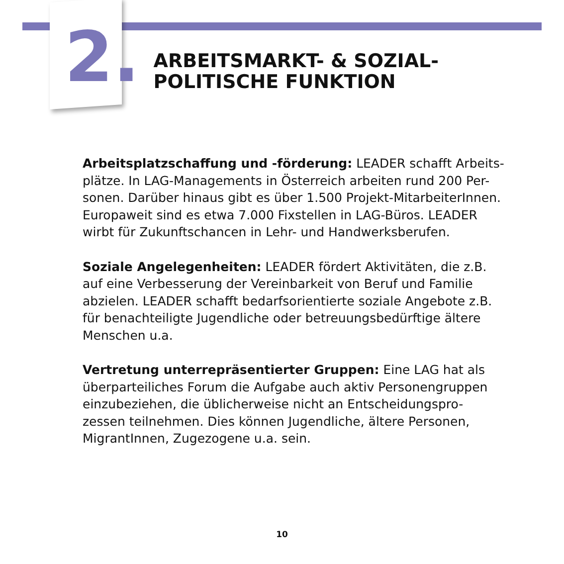2.
ARBEITSMARKT- & SOZIAL-
POLITISCHE FUNKTION
Arbeitsplatzschaffung und -förderung: LEADER schafft Arbeits-
plätze. In LAG-Managements in Österreich arbeiten rund 200 Per-
sonen. Darüber hinaus gibt es über 1.500 Projekt-MitarbeiterInnen. Europaweit sind es etwa 7.000 Fixstellen in LAG-Büros. LEADER wirbt für Zukunftschancen in Lehr- und Handwerksberufen.
Soziale Angelegenheiten: LEADER fördert Aktivitäten, die z.B. auf eine Verbesserung der Vereinbarkeit von Beruf und Familie abzielen. LEADER schafft bedarfsorientierte soziale Angebote z.B. für benachteiligte Jugendliche oder betreuungsbedürftige ältere Menschen u.a.
Vertretung unterrepräsentierter Gruppen: Eine LAG hat als überparteiliches Forum die Aufgabe auch aktiv Personengruppen einzubeziehen, die üblicherweise nicht an Entscheidungspro-
zessen teilnehmen. Dies können Jugendliche, ältere Personen, MigrantInnen, Zugezogene u.a. sein.
10